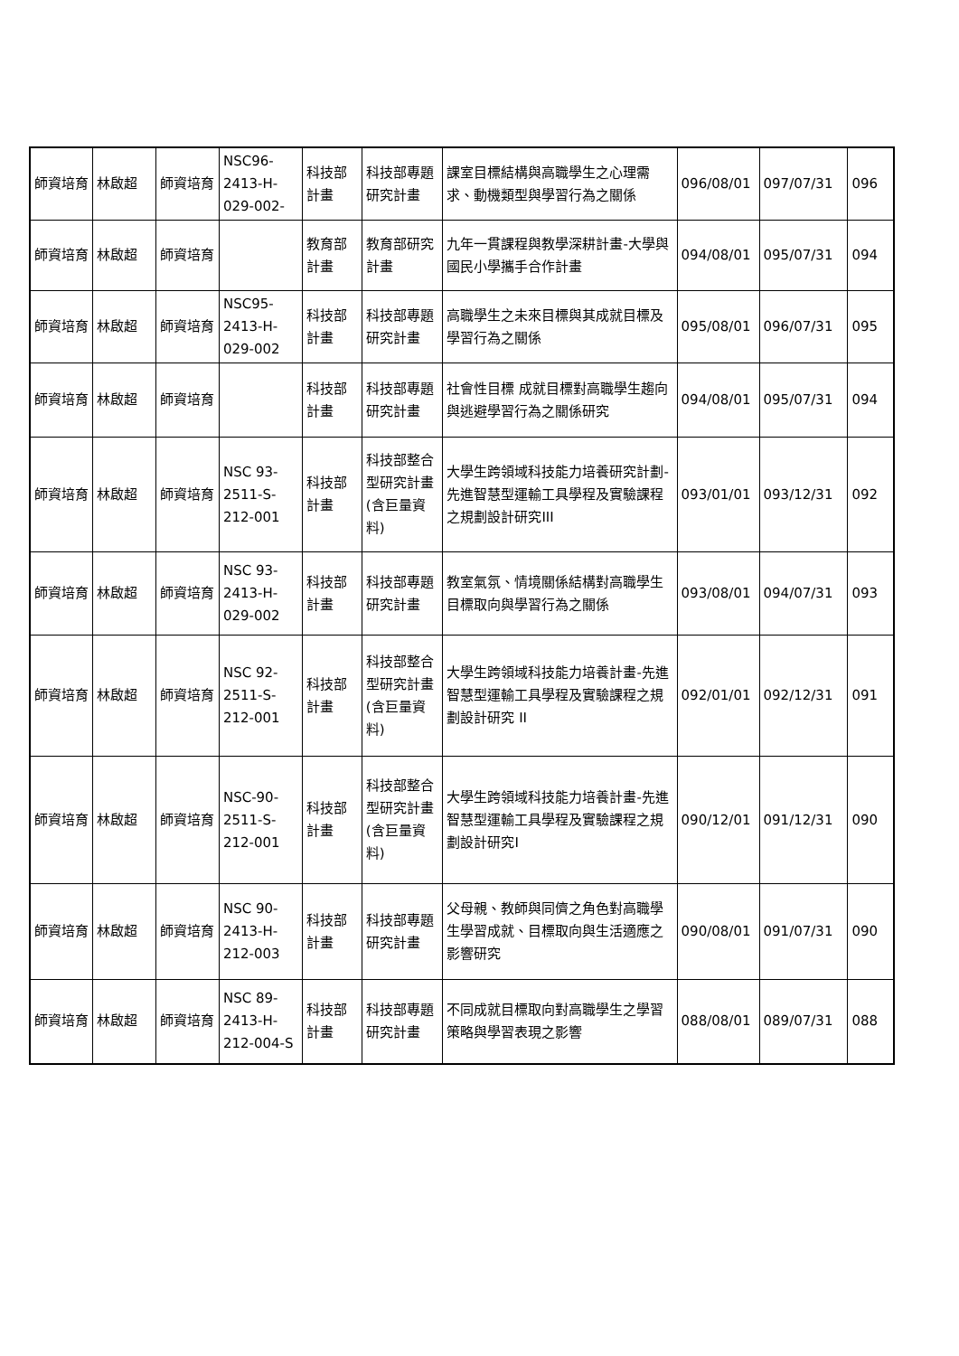| 師資培育 | 林啟超 | 師資培育 | NSC96-2413-H-029-002- | 科技部計畫 | 科技部專題研究計畫 | 課室目標結構與高職學生之心理需求、動機類型與學習行為之關係 | 096/08/01 | 097/07/31 | 096 |
| 師資培育 | 林啟超 | 師資培育 | | 教育部計畫 | 教育部研究計畫 | 九年一貫課程與教學深耕計畫-大學與國民小學攜手合作計畫 | 094/08/01 | 095/07/31 | 094 |
| 師資培育 | 林啟超 | 師資培育 | NSC95-2413-H-029-002 | 科技部計畫 | 科技部專題研究計畫 | 高職學生之未來目標與其成就目標及學習行為之關係 | 095/08/01 | 096/07/31 | 095 |
| 師資培育 | 林啟超 | 師資培育 | | 科技部計畫 | 科技部專題研究計畫 | 社會性目標 成就目標對高職學生趨向與逃避學習行為之關係研究 | 094/08/01 | 095/07/31 | 094 |
| 師資培育 | 林啟超 | 師資培育 | NSC 93-2511-S-212-001 | 科技部計畫 | 科技部整合型研究計畫(含巨量資料) | 大學生跨領域科技能力培養研究計劃-先進智慧型運輸工具學程及實驗課程之規劃設計研究III | 093/01/01 | 093/12/31 | 092 |
| 師資培育 | 林啟超 | 師資培育 | NSC 93-2413-H-029-002 | 科技部計畫 | 科技部專題研究計畫 | 教室氣氛、情境關係結構對高職學生目標取向與學習行為之關係 | 093/08/01 | 094/07/31 | 093 |
| 師資培育 | 林啟超 | 師資培育 | NSC 92-2511-S-212-001 | 科技部計畫 | 科技部整合型研究計畫(含巨量資料) | 大學生跨領域科技能力培養計畫-先進智慧型運輸工具學程及實驗課程之規劃設計研究 II | 092/01/01 | 092/12/31 | 091 |
| 師資培育 | 林啟超 | 師資培育 | NSC-90-2511-S-212-001 | 科技部計畫 | 科技部整合型研究計畫(含巨量資料) | 大學生跨領域科技能力培養計畫-先進智慧型運輸工具學程及實驗課程之規劃設計研究I | 090/12/01 | 091/12/31 | 090 |
| 師資培育 | 林啟超 | 師資培育 | NSC 90-2413-H-212-003 | 科技部計畫 | 科技部專題研究計畫 | 父母親、教師與同儕之角色對高職學生學習成就、目標取向與生活適應之影響研究 | 090/08/01 | 091/07/31 | 090 |
| 師資培育 | 林啟超 | 師資培育 | NSC 89-2413-H-212-004-S | 科技部計畫 | 科技部專題研究計畫 | 不同成就目標取向對高職學生之學習策略與學習表現之影響 | 088/08/01 | 089/07/31 | 088 |